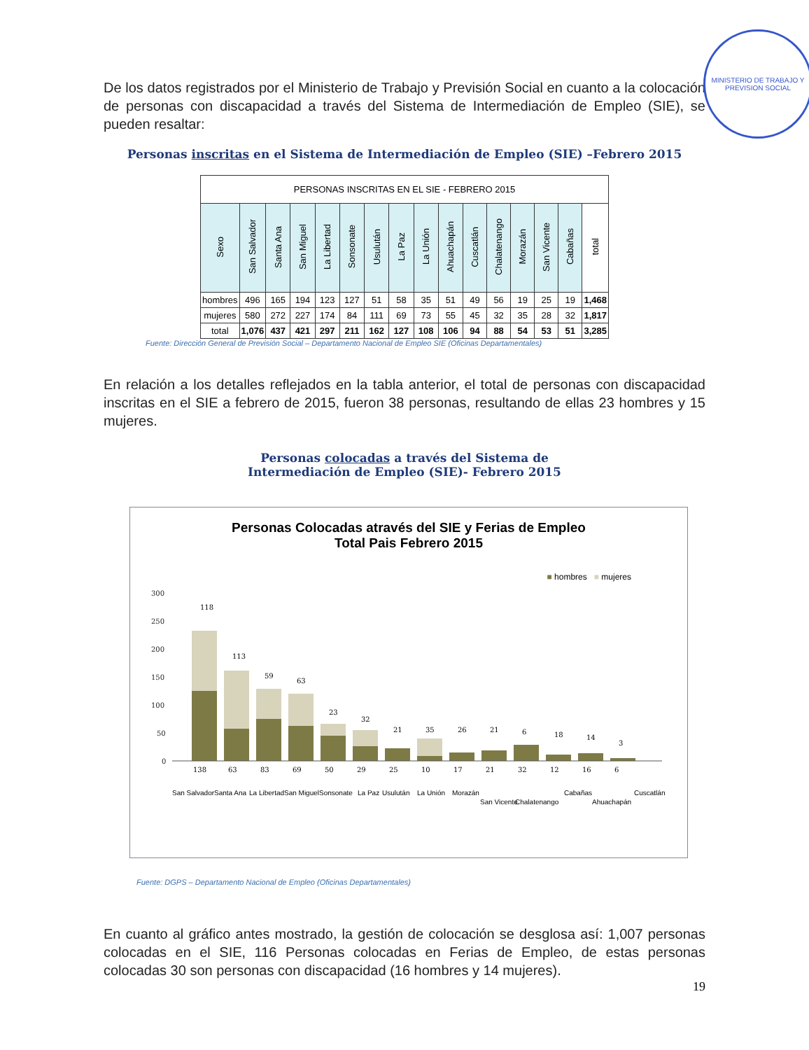MINISTERIO DE TRABAJO Y PREVISION SOCIAL
De los datos registrados por el Ministerio de Trabajo y Previsión Social en cuanto a la colocación de personas con discapacidad a través del Sistema de Intermediación de Empleo (SIE), se pueden resaltar:
Personas inscritas en el Sistema de Intermediación de Empleo (SIE) –Febrero 2015
| PERSONAS INSCRITAS EN EL SIE - FEBRERO 2015 | | | | | | | | | | | | | | | |
| --- | --- | --- | --- | --- | --- | --- | --- | --- | --- | --- | --- | --- | --- | --- | --- |
| Sexo | San Salvador | Santa Ana | San Miguel | La Libertad | Sonsonate | Usulután | La Paz | La Unión | Ahuachapán | Cuscatlán | Chalatenango | Morazán | San Vicente | Cabañas | total |
| hombres | 496 | 165 | 194 | 123 | 127 | 51 | 58 | 35 | 51 | 49 | 56 | 19 | 25 | 19 | 1,468 |
| mujeres | 580 | 272 | 227 | 174 | 84 | 111 | 69 | 73 | 55 | 45 | 32 | 35 | 28 | 32 | 1,817 |
| total | 1,076 | 437 | 421 | 297 | 211 | 162 | 127 | 108 | 106 | 94 | 88 | 54 | 53 | 51 | 3,285 |
Fuente: Dirección General de Previsión Social – Departamento Nacional de Empleo SIE (Oficinas Departamentales)
En relación a los detalles reflejados en la tabla anterior, el total de personas con discapacidad inscritas en el SIE a febrero de 2015, fueron 38 personas, resultando de ellas 23 hombres y 15 mujeres.
Personas colocadas a través del Sistema de
Intermediación de Empleo (SIE)- Febrero 2015
Personas Colocadas através del SIE y Ferias de Empleo
Total Pais Febrero 2015
■ hombres ■ mujeres
300
250
200
150
100
50
0
118
113
59
63
23
32
21
35
26
21
6
18
14
3
138
63
83
69
50
29
25
10
17
21
32
12
16
6
San Salvador
Santa Ana
La Libertad
San Miguel
Sonsonate
La Paz
Usulután
La Unión
Morazán
San Vicente
Chalatenango
Cabañas
Ahuachapán
Cuscatlán
Fuente: DGPS – Departamento Nacional de Empleo (Oficinas Departamentales)
En cuanto al gráfico antes mostrado, la gestión de colocación se desglosa así: 1,007 personas colocadas en el SIE, 116 Personas colocadas en Ferias de Empleo, de estas personas colocadas 30 son personas con discapacidad (16 hombres y 14 mujeres).
19